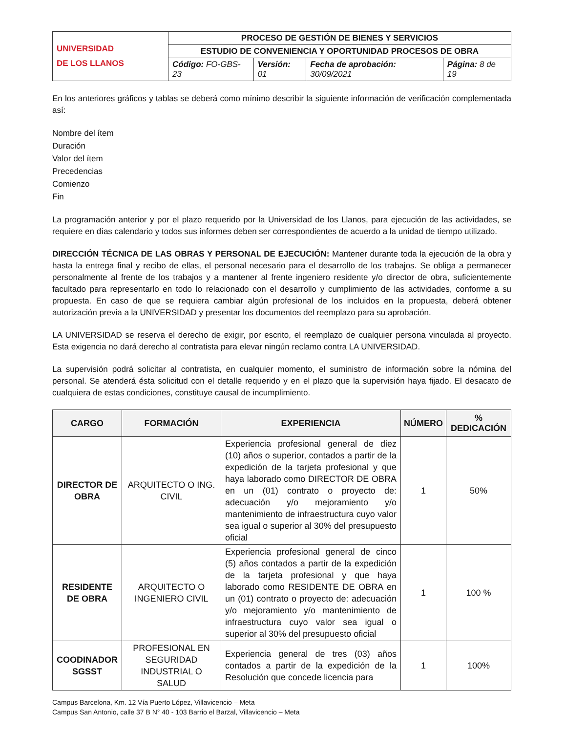| UNIVERSIDAD DE LOS LLANOS | PROCESO DE GESTIÓN DE BIENES Y SERVICIOS | | | |
| | ESTUDIO DE CONVENIENCIA Y OPORTUNIDAD PROCESOS DE OBRA | | | |
| | Código: FO-GBS-23 | Versión: 01 | Fecha de aprobación: 30/09/2021 | Página: 8 de 19 |
En los anteriores gráficos y tablas se deberá como mínimo describir la siguiente información de verificación complementada así:
Nombre del ítem
Duración
Valor del ítem
Precedencias
Comienzo
Fin
La programación anterior y por el plazo requerido por la Universidad de los Llanos, para ejecución de las actividades, se requiere en días calendario y todos sus informes deben ser correspondientes de acuerdo a la unidad de tiempo utilizado.
DIRECCIÓN TÉCNICA DE LAS OBRAS Y PERSONAL DE EJECUCIÓN: Mantener durante toda la ejecución de la obra y hasta la entrega final y recibo de ellas, el personal necesario para el desarrollo de los trabajos. Se obliga a permanecer personalmente al frente de los trabajos y a mantener al frente ingeniero residente y/o director de obra, suficientemente facultado para representarlo en todo lo relacionado con el desarrollo y cumplimiento de las actividades, conforme a su propuesta. En caso de que se requiera cambiar algún profesional de los incluidos en la propuesta, deberá obtener autorización previa a la UNIVERSIDAD y presentar los documentos del reemplazo para su aprobación.
LA UNIVERSIDAD se reserva el derecho de exigir, por escrito, el reemplazo de cualquier persona vinculada al proyecto. Esta exigencia no dará derecho al contratista para elevar ningún reclamo contra LA UNIVERSIDAD.
La supervisión podrá solicitar al contratista, en cualquier momento, el suministro de información sobre la nómina del personal. Se atenderá ésta solicitud con el detalle requerido y en el plazo que la supervisión haya fijado. El desacato de cualquiera de estas condiciones, constituye causal de incumplimiento.
| CARGO | FORMACIÓN | EXPERIENCIA | NÚMERO | % DEDICACIÓN |
| --- | --- | --- | --- | --- |
| DIRECTOR DE OBRA | ARQUITECTO O ING. CIVIL | Experiencia profesional general de diez (10) años o superior, contados a partir de la expedición de la tarjeta profesional y que haya laborado como DIRECTOR DE OBRA en un (01) contrato o proyecto de: adecuación y/o mejoramiento y/o mantenimiento de infraestructura cuyo valor sea igual o superior al 30% del presupuesto oficial | 1 | 50% |
| RESIDENTE DE OBRA | ARQUITECTO O INGENIERO CIVIL | Experiencia profesional general de cinco (5) años contados a partir de la expedición de la tarjeta profesional y que haya laborado como RESIDENTE DE OBRA en un (01) contrato o proyecto de: adecuación y/o mejoramiento y/o mantenimiento de infraestructura cuyo valor sea igual o superior al 30% del presupuesto oficial | 1 | 100 % |
| COODINADOR SGSST | PROFESIONAL EN SEGURIDAD INDUSTRIAL O SALUD | Experiencia general de tres (03) años contados a partir de la expedición de la Resolución que concede licencia para | 1 | 100% |
Campus Barcelona, Km. 12 Vía Puerto López, Villavicencio – Meta
Campus San Antonio, calle 37 B N° 40 - 103 Barrio el Barzal, Villavicencio – Meta